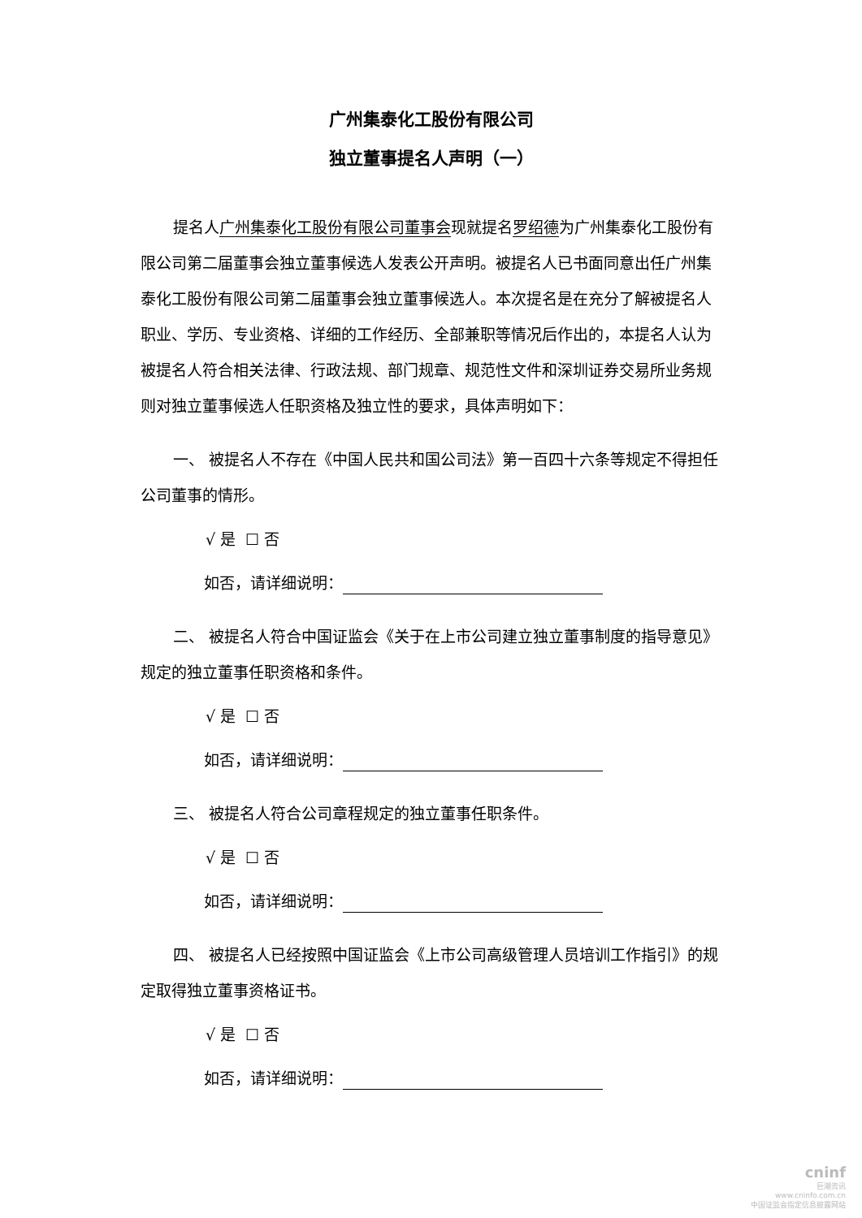广州集泰化工股份有限公司
独立董事提名人声明（一）
提名人广州集泰化工股份有限公司董事会现就提名罗绍德为广州集泰化工股份有限公司第二届董事会独立董事候选人发表公开声明。被提名人已书面同意出任广州集泰化工股份有限公司第二届董事会独立董事候选人。本次提名是在充分了解被提名人职业、学历、专业资格、详细的工作经历、全部兼职等情况后作出的，本提名人认为被提名人符合相关法律、行政法规、部门规章、规范性文件和深圳证券交易所业务规则对独立董事候选人任职资格及独立性的要求，具体声明如下：
一、 被提名人不存在《中国人民共和国公司法》第一百四十六条等规定不得担任公司董事的情形。
√ 是 ☐ 否
如否，请详细说明：
二、 被提名人符合中国证监会《关于在上市公司建立独立董事制度的指导意见》规定的独立董事任职资格和条件。
√ 是 ☐ 否
如否，请详细说明：
三、 被提名人符合公司章程规定的独立董事任职条件。
√ 是 ☐ 否
如否，请详细说明：
四、 被提名人已经按照中国证监会《上市公司高级管理人员培训工作指引》的规定取得独立董事资格证书。
√ 是 ☐ 否
如否，请详细说明：
cninf
巨潮资讯
www.cninfo.com.cn
中国证监会指定信息披露网站